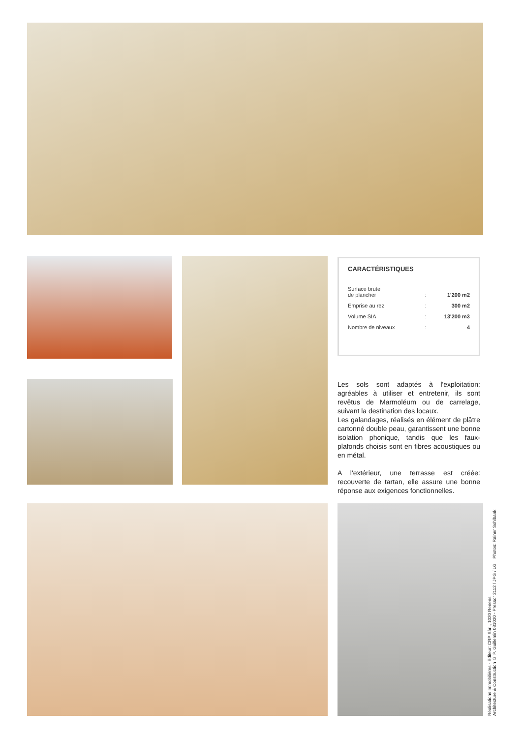CARACTÉRISTIQUES
| Surface brute de plancher | : | 1'200 m2 |
| Emprise au rez | : | 300 m2 |
| Volume SIA | : | 13'200 m3 |
| Nombre de niveaux | : | 4 |
Les sols sont adaptés à l'exploitation: agréables à utiliser et entretenir, ils sont revêtus de Marmoléum ou de carrelage, suivant la destination des locaux.
Les galandages, réalisés en élément de plâtre cartonné double peau, garantissent une bonne isolation phonique, tandis que les faux-plafonds choisis sont en fibres acoustiques ou en métal.
A l'extérieur, une terrasse est créée: recouverte de tartan, elle assure une bonne réponse aux exigences fonctionnelles.
Réalisations Immobilières - Editeur: CRP Sàrl., 1020 Renens
Architecture & Construction © P. Guillemin 081030 - Pressor 2112 / JPG / LG Photos: Rainer Sohlbank